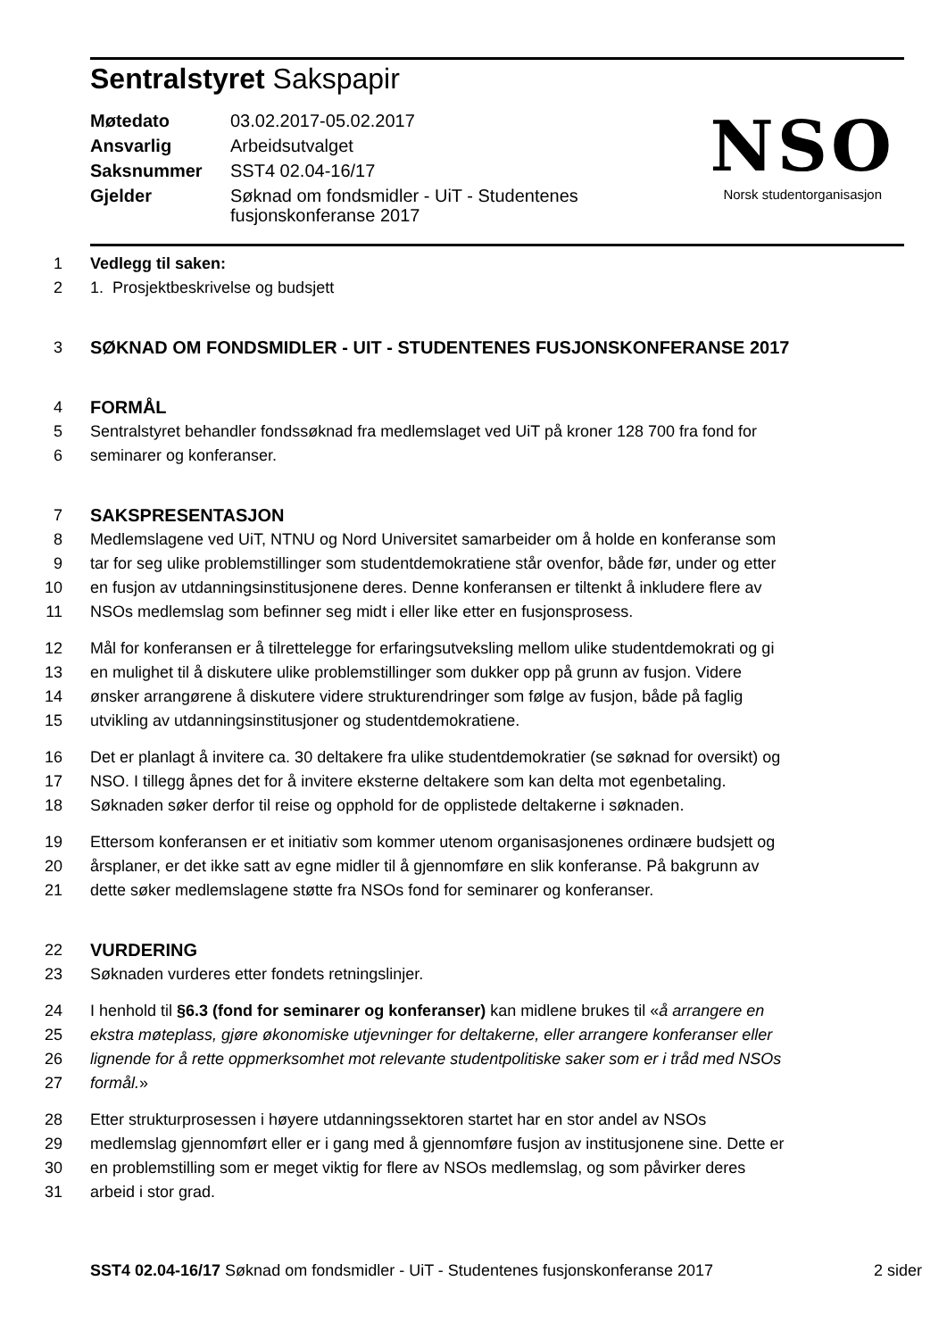Sentralstyret Sakspapir
| Møtedato | 03.02.2017-05.02.2017 |
| Ansvarlig | Arbeidsutvalget |
| Saksnummer | SST4 02.04-16/17 |
| Gjelder | Søknad om fondsmidler - UiT - Studentenes fusjonskonferanse 2017 |
NSO
Norsk studentorganisasjon
1 Vedlegg til saken:
2 1. Prosjektbeskrivelse og budsjett
3 SØKNAD OM FONDSMIDLER - UIT - STUDENTENES FUSJONSKONFERANSE 2017
4 FORMÅL
5 Sentralstyret behandler fondssøknad fra medlemslaget ved UiT på kroner 128 700 fra fond for
6 seminarer og konferanser.
7 SAKSPRESENTASJON
8 Medlemslagene ved UiT, NTNU og Nord Universitet samarbeider om å holde en konferanse som
9 tar for seg ulike problemstillinger som studentdemokratiene står ovenfor, både før, under og etter
10 en fusjon av utdanningsinstitusjonene deres. Denne konferansen er tiltenkt å inkludere flere av
11 NSOs medlemslag som befinner seg midt i eller like etter en fusjonsprosess.
12 Mål for konferansen er å tilrettelegge for erfaringsutveksling mellom ulike studentdemokrati og gi
13 en mulighet til å diskutere ulike problemstillinger som dukker opp på grunn av fusjon. Videre
14 ønsker arrangørene å diskutere videre strukturendringer som følge av fusjon, både på faglig
15 utvikling av utdanningsinstitusjoner og studentdemokratiene.
16 Det er planlagt å invitere ca. 30 deltakere fra ulike studentdemokratier (se søknad for oversikt) og
17 NSO. I tillegg åpnes det for å invitere eksterne deltakere som kan delta mot egenbetaling.
18 Søknaden søker derfor til reise og opphold for de opplistede deltakerne i søknaden.
19 Ettersom konferansen er et initiativ som kommer utenom organisasjonenes ordinære budsjett og
20 årsplaner, er det ikke satt av egne midler til å gjennomføre en slik konferanse. På bakgrunn av
21 dette søker medlemslagene støtte fra NSOs fond for seminarer og konferanser.
22 VURDERING
23 Søknaden vurderes etter fondets retningslinjer.
24 I henhold til §6.3 (fond for seminarer og konferanser) kan midlene brukes til «å arrangere en
25 ekstra møteplass, gjøre økonomiske utjevninger for deltakerne, eller arrangere konferanser eller
26 lignende for å rette oppmerksomhet mot relevante studentpolitiske saker som er i tråd med NSOs
27 formål.»
28 Etter strukturprosessen i høyere utdanningssektoren startet har en stor andel av NSOs
29 medlemslag gjennomført eller er i gang med å gjennomføre fusjon av institusjonene sine. Dette er
30 en problemstilling som er meget viktig for flere av NSOs medlemslag, og som påvirker deres
31 arbeid i stor grad.
SST4 02.04-16/17 Søknad om fondsmidler - UiT - Studentenes fusjonskonferanse 2017 2 sider